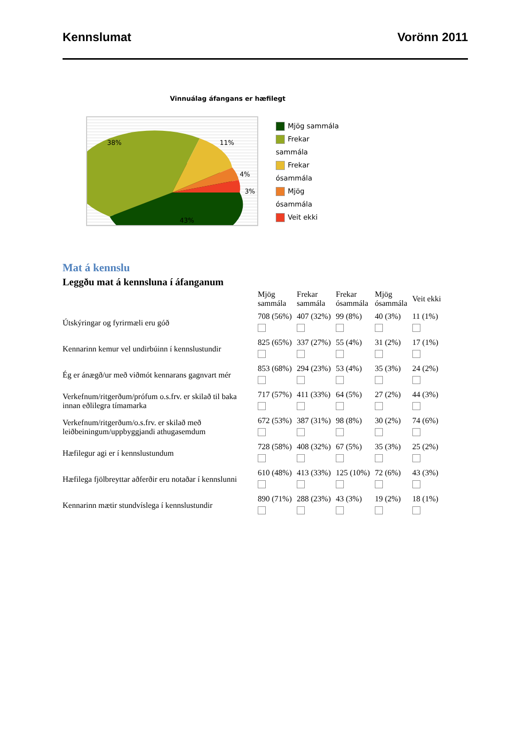Kennslumat Vorönn 2011
Vinnuálag áfangans er hæfilegt
38%
11%
4%
3%
43%
Mjög sammála
Frekar sammála
Frekar ósammála
Mjög ósammála
Veit ekki
Mat á kennslu
Leggðu mat á kennsluna í áfanganum
| | Mjög sammála | Frekar sammála | Frekar ósammála | Mjög ósammála | Veit ekki |
| --- | --- | --- | --- | --- | --- |
| Útskýringar og fyrirmæli eru góð | 708 (56%) | 407 (32%) | 99 (8%) | 40 (3%) | 11 (1%) |
| Kennarinn kemur vel undirbúinn í kennslustundir | 825 (65%) | 337 (27%) | 55 (4%) | 31 (2%) | 17 (1%) |
| Ég er ánægð/ur með viðmót kennarans gagnvart mér | 853 (68%) | 294 (23%) | 53 (4%) | 35 (3%) | 24 (2%) |
| Verkefnum/ritgerðum/prófum o.s.frv. er skilað til baka innan eðlilegra tímamarka | 717 (57%) | 411 (33%) | 64 (5%) | 27 (2%) | 44 (3%) |
| Verkefnum/ritgerðum/o.s.frv. er skilað með leiðbeiningum/uppbyggjandi athugasemdum | 672 (53%) | 387 (31%) | 98 (8%) | 30 (2%) | 74 (6%) |
| Hæfilegur agi er í kennslustundum | 728 (58%) | 408 (32%) | 67 (5%) | 35 (3%) | 25 (2%) |
| Hæfilega fjölbreyttar aðferðir eru notaðar í kennslunni | 610 (48%) | 413 (33%) | 125 (10%) | 72 (6%) | 43 (3%) |
| Kennarinn mætir stundvíslega í kennslustundir | 890 (71%) | 288 (23%) | 43 (3%) | 19 (2%) | 18 (1%) |